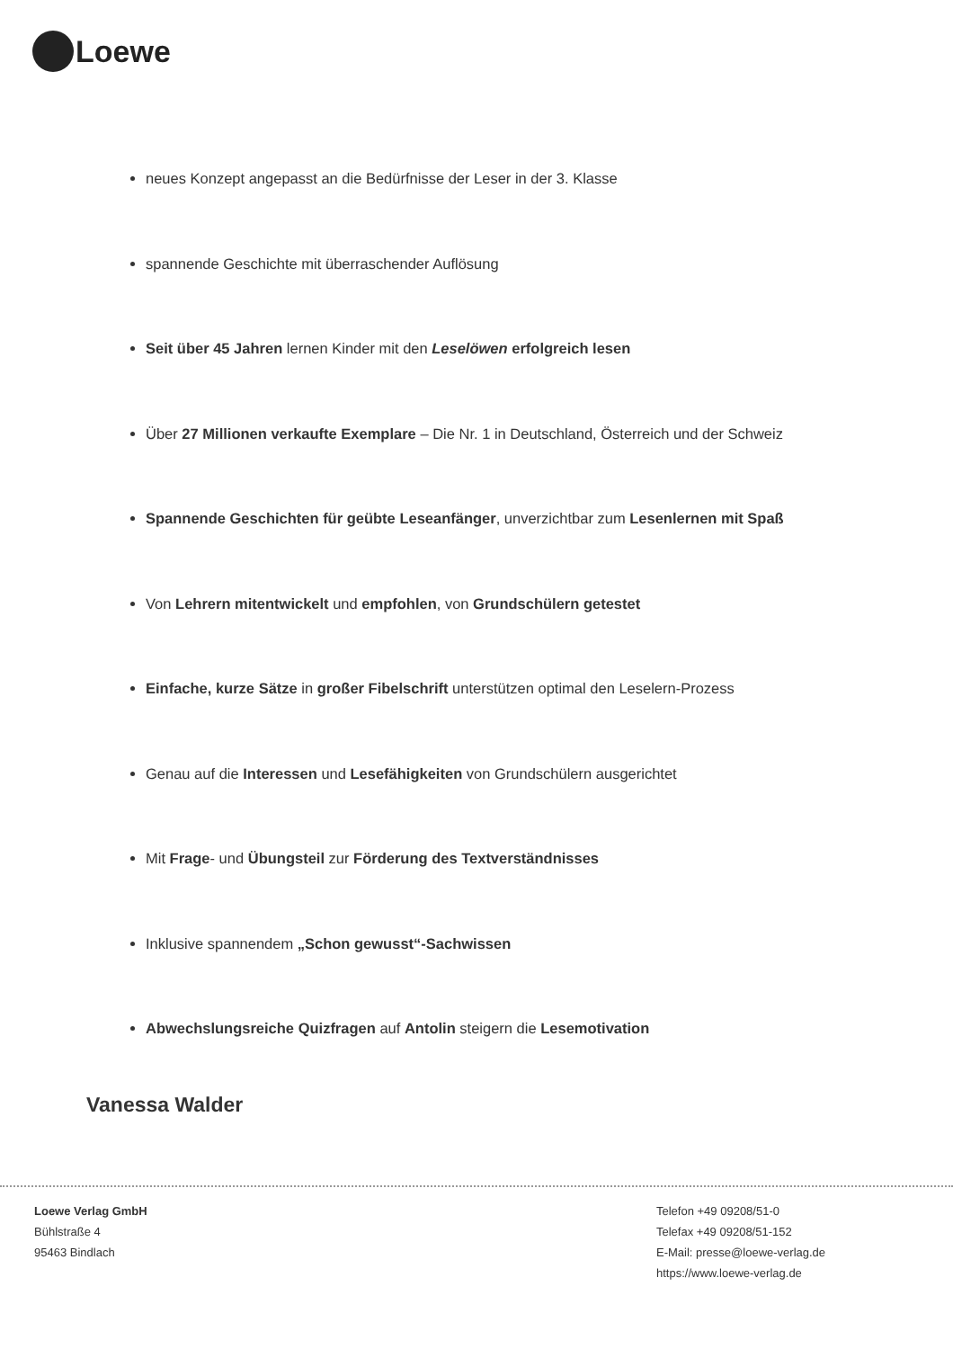Loewe
neues Konzept angepasst an die Bedürfnisse der Leser in der 3. Klasse
spannende Geschichte mit überraschender Auflösung
Seit über 45 Jahren lernen Kinder mit den Leselöwen erfolgreich lesen
Über 27 Millionen verkaufte Exemplare – Die Nr. 1 in Deutschland, Österreich und der Schweiz
Spannende Geschichten für geübte Leseanfänger, unverzichtbar zum Lesenlernen mit Spaß
Von Lehrern mitentwickelt und empfohlen, von Grundschülern getestet
Einfache, kurze Sätze in großer Fibelschrift unterstützen optimal den Leselern-Prozess
Genau auf die Interessen und Lesefähigkeiten von Grundschülern ausgerichtet
Mit Frage- und Übungsteil zur Förderung des Textverständnisses
Inklusive spannendem „Schon gewusst“-Sachwissen
Abwechslungsreiche Quizfragen auf Antolin steigern die Lesemotivation
Vanessa Walder
Loewe Verlag GmbH
Bühlstraße 4
95463 Bindlach
Telefon +49 09208/51-0
Telefax +49 09208/51-152
E-Mail: presse@loewe-verlag.de
https://www.loewe-verlag.de